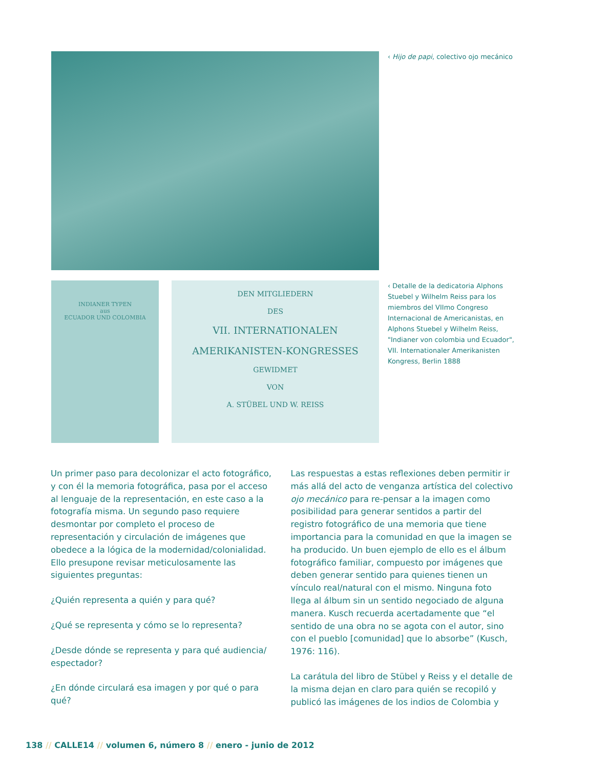‹ Hijo de papi, colectivo ojo mecánico
INDIANER TYPEN
aus
ECUADOR UND COLOMBIA
DEN MITGLIEDERN
DES
VII. INTERNATIONALEN
AMERIKANISTEN-KONGRESSES
GEWIDMET
VON
A. STÜBEL UND W. REISS
‹ Detalle de la dedicatoria Alphons Stuebel y Wilhelm Reiss para los miembros del VIImo Congreso Internacional de Americanistas, en Alphons Stuebel y Wilhelm Reiss, "Indianer von colombia und Ecuador", VII. Internationaler Amerikanisten Kongress, Berlin 1888
Un primer paso para decolonizar el acto fotográfico, y con él la memoria fotográfica, pasa por el acceso al lenguaje de la representación, en este caso a la fotografía misma. Un segundo paso requiere desmontar por completo el proceso de representación y circulación de imágenes que obedece a la lógica de la modernidad/colonialidad. Ello presupone revisar meticulosamente las siguientes preguntas:
¿Quién representa a quién y para qué?
¿Qué se representa y cómo se lo representa?
¿Desde dónde se representa y para qué audiencia/ espectador?
¿En dónde circulará esa imagen y por qué o para qué?
Las respuestas a estas reflexiones deben permitir ir más allá del acto de venganza artística del colectivo ojo mecánico para re-pensar a la imagen como posibilidad para generar sentidos a partir del registro fotográfico de una memoria que tiene importancia para la comunidad en que la imagen se ha producido. Un buen ejemplo de ello es el álbum fotográfico familiar, compuesto por imágenes que deben generar sentido para quienes tienen un vínculo real/natural con el mismo. Ninguna foto llega al álbum sin un sentido negociado de alguna manera. Kusch recuerda acertadamente que “el sentido de una obra no se agota con el autor, sino con el pueblo [comunidad] que lo absorbe” (Kusch, 1976: 116).
La carátula del libro de Stübel y Reiss y el detalle de la misma dejan en claro para quién se recopiló y publicó las imágenes de los indios de Colombia y
138 // CALLE14 // volumen 6, número 8 // enero - junio de 2012